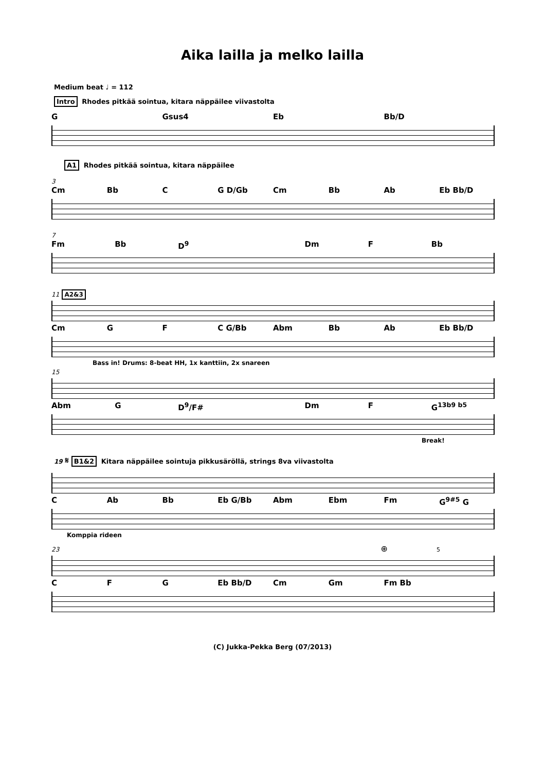Aika lailla ja melko lailla
Medium beat ♩ = 112
Intro Rhodes pitkää sointua, kitara näppäilee viivastolta
G Gsus4 Eb Bb/D
A1 Rhodes pitkää sointua, kitara näppäilee
3
Cm Bb C G D/Gb Cm Bb Ab Eb Bb/D
7
Fm Bb D<sup>9</sup> Dm F Bb
11 A2&3
Cm G F C G/Bb Abm Bb Ab Eb Bb/D
Bass in! Drums: 8-beat HH, 1x kanttiin, 2x snareen
15
Abm G D<sup>9</sup>/F# Dm F G<sup>13b9 b5</sup>
Break!
19 𝄋 B1&2 Kitara näppäilee sointuja pikkusäröllä, strings 8va viivastolta
C Ab Bb Eb G/Bb Abm Ebm Fm G<sup>9#5</sup> G
Komppia rideen
23 ⊕ 5
C F G Eb Bb/D Cm Gm Fm Bb
(C) Jukka-Pekka Berg (07/2013)